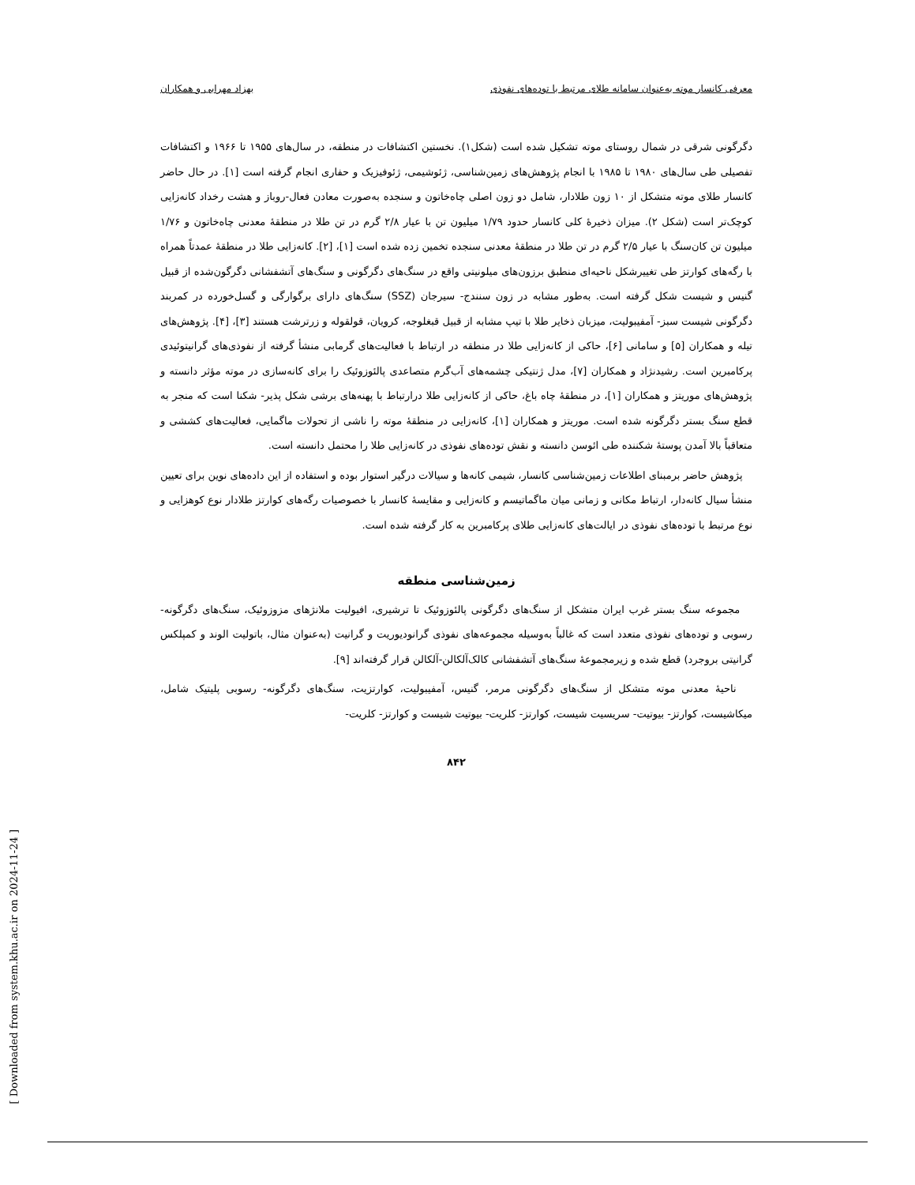معرفی کانسار موته به‌عنوان سامانه طلای مرتبط با توده‌های نفوذی بهزاد مهرابی و همکاران
دگرگونی شرقی در شمال روستای موته تشکیل شده است (شکل۱). نخستین اکتشافات در منطقه، در سال‌های ۱۹۵۵ تا ۱۹۶۶ و اکتشافات تفصیلی طی سال‌های ۱۹۸۰ تا ۱۹۸۵ با انجام پژوهش‌های زمین‌شناسی، ژئوشیمی، ژئوفیزیک و حفاری انجام گرفته است [۱]. در حال حاضر کانسار طلای موته متشکل از ۱۰ زون طلادار، شامل دو زون اصلی چاه‌خاتون و سنجده به‌صورت معادن فعال-روباز و هشت رخداد کانه‌زایی کوچک‌تر است (شکل ۲). میزان ذخیرهٔ کلی کانسار حدود ۱/۷۹ میلیون تن با عیار ۲/۸ گرم در تن طلا در منطقهٔ معدنی چاه‌خاتون و ۱/۷۶ میلیون تن کان‌سنگ با عیار ۲/۵ گرم در تن طلا در منطقهٔ معدنی سنجده تخمین زده شده است [۱]، [۲]. کانه‌زایی طلا در منطقهٔ عمدتاً همراه با رگه‌های کوارتز طی تغییرشکل ناحیه‌ای منطبق برزون‌های میلونیتی واقع در سنگ‌های دگرگونی و سنگ‌های آتشفشانی دگرگون‌شده از قبیل گنیس و شیست شکل گرفته است. به‌طور مشابه در زون سنندج- سیرجان (SSZ) سنگ‌های دارای برگوارگی و گسل‌خورده در کمربند دگرگونی شیست سبز- آمفیبولیت، میزبان ذخایر طلا با تیپ مشابه از قبیل قبغلوجه، کرویان، قولقوله و زرترشت هستند [۳]، [۴]. پژوهش‌های تیله و همکاران [۵] و سامانی [۶]، حاکی از کانه‌زایی طلا در منطقه در ارتباط با فعالیت‌های گرمابی منشأ گرفته از نفوذی‌های گرانیتوئیدی پرکامبرین است. رشیدنژاد و همکاران [۷]، مدل ژنتیکی چشمه‌های آب‌گرم متصاعدی پالئوزوئیک را برای کانه‌سازی در موته مؤثر دانسته و پژوهش‌های موریتز و همکاران [۱]، در منطقهٔ چاه باغ، حاکی از کانه‌زایی طلا درارتباط با پهنه‌های برشی شکل پذیر- شکنا است که منجر به قطع سنگ بستر دگرگونه شده است. موریتز و همکاران [۱]، کانه‌زایی در منطقهٔ موته را ناشی از تحولات ماگمایی، فعالیت‌های کششی و متعاقباً بالا آمدن پوستهٔ شکننده طی ائوسن دانسته و نقش توده‌های نفوذی در کانه‌زایی طلا را محتمل دانسته است.
پژوهش حاضر برمبنای اطلاعات زمین‌شناسی کانسار، شیمی کانه‌ها و سیالات درگیر استوار بوده و استفاده از این داده‌های نوین برای تعیین منشأ سیال کانه‌دار، ارتباط مکانی و زمانی میان ماگماتیسم و کانه‌زایی و مقایسهٔ کانسار با خصوصیات رگه‌های کوارتز طلادار نوع کوهزایی و نوع مرتبط با توده‌های نفوذی در ایالت‌های کانه‌زایی طلای پرکامبرین به کار گرفته شده است.
زمین‌شناسی منطقه
مجموعه سنگ بستر غرب ایران متشکل از سنگ‌های دگرگونی پالئوزوئیک تا ترشیری، افیولیت ملانژهای مزوزوئیک، سنگ‌های دگرگونه-رسوبی و توده‌های نفوذی متعدد است که غالباً به‌وسیله مجموعه‌های نفوذی گرانودیوریت و گرانیت (به‌عنوان مثال، باتولیت الوند و کمپلکس گرانیتی بروجرد) قطع شده و زیرمجموعهٔ سنگ‌های آتشفشانی کالک‌آلکالن-آلکالن قرار گرفته‌اند [۹].
ناحیهٔ معدنی موته متشکل از سنگ‌های دگرگونی مرمر، گنیس، آمفیبولیت، کوارتزیت، سنگ‌های دگرگونه- رسوبی پلیتیک شامل، میکاشیست، کوارتز- بیوتیت- سریسیت شیست، کوارتز- کلریت- بیوتیت شیست و کوارتز- کلریت-
۸۴۲
[ Downloaded from system.khu.ac.ir on 2024-11-24 ]